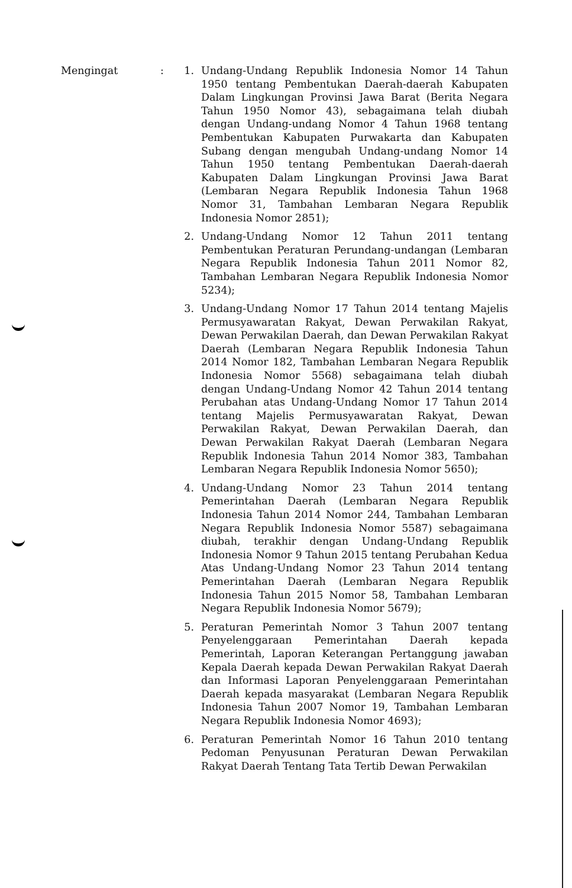Mengingat : 1. Undang-Undang Republik Indonesia Nomor 14 Tahun 1950 tentang Pembentukan Daerah-daerah Kabupaten Dalam Lingkungan Provinsi Jawa Barat (Berita Negara Tahun 1950 Nomor 43), sebagaimana telah diubah dengan Undang-undang Nomor 4 Tahun 1968 tentang Pembentukan Kabupaten Purwakarta dan Kabupaten Subang dengan mengubah Undang-undang Nomor 14 Tahun 1950 tentang Pembentukan Daerah-daerah Kabupaten Dalam Lingkungan Provinsi Jawa Barat (Lembaran Negara Republik Indonesia Tahun 1968 Nomor 31, Tambahan Lembaran Negara Republik Indonesia Nomor 2851);
2. Undang-Undang Nomor 12 Tahun 2011 tentang Pembentukan Peraturan Perundang-undangan (Lembaran Negara Republik Indonesia Tahun 2011 Nomor 82, Tambahan Lembaran Negara Republik Indonesia Nomor 5234);
3. Undang-Undang Nomor 17 Tahun 2014 tentang Majelis Permusyawaratan Rakyat, Dewan Perwakilan Rakyat, Dewan Perwakilan Daerah, dan Dewan Perwakilan Rakyat Daerah (Lembaran Negara Republik Indonesia Tahun 2014 Nomor 182, Tambahan Lembaran Negara Republik Indonesia Nomor 5568) sebagaimana telah diubah dengan Undang-Undang Nomor 42 Tahun 2014 tentang Perubahan atas Undang-Undang Nomor 17 Tahun 2014 tentang Majelis Permusyawaratan Rakyat, Dewan Perwakilan Rakyat, Dewan Perwakilan Daerah, dan Dewan Perwakilan Rakyat Daerah (Lembaran Negara Republik Indonesia Tahun 2014 Nomor 383, Tambahan Lembaran Negara Republik Indonesia Nomor 5650);
4. Undang-Undang Nomor 23 Tahun 2014 tentang Pemerintahan Daerah (Lembaran Negara Republik Indonesia Tahun 2014 Nomor 244, Tambahan Lembaran Negara Republik Indonesia Nomor 5587) sebagaimana diubah, terakhir dengan Undang-Undang Republik Indonesia Nomor 9 Tahun 2015 tentang Perubahan Kedua Atas Undang-Undang Nomor 23 Tahun 2014 tentang Pemerintahan Daerah (Lembaran Negara Republik Indonesia Tahun 2015 Nomor 58, Tambahan Lembaran Negara Republik Indonesia Nomor 5679);
5. Peraturan Pemerintah Nomor 3 Tahun 2007 tentang Penyelenggaraan Pemerintahan Daerah kepada Pemerintah, Laporan Keterangan Pertanggung jawaban Kepala Daerah kepada Dewan Perwakilan Rakyat Daerah dan Informasi Laporan Penyelenggaraan Pemerintahan Daerah kepada masyarakat (Lembaran Negara Republik Indonesia Tahun 2007 Nomor 19, Tambahan Lembaran Negara Republik Indonesia Nomor 4693);
6. Peraturan Pemerintah Nomor 16 Tahun 2010 tentang Pedoman Penyusunan Peraturan Dewan Perwakilan Rakyat Daerah Tentang Tata Tertib Dewan Perwakilan